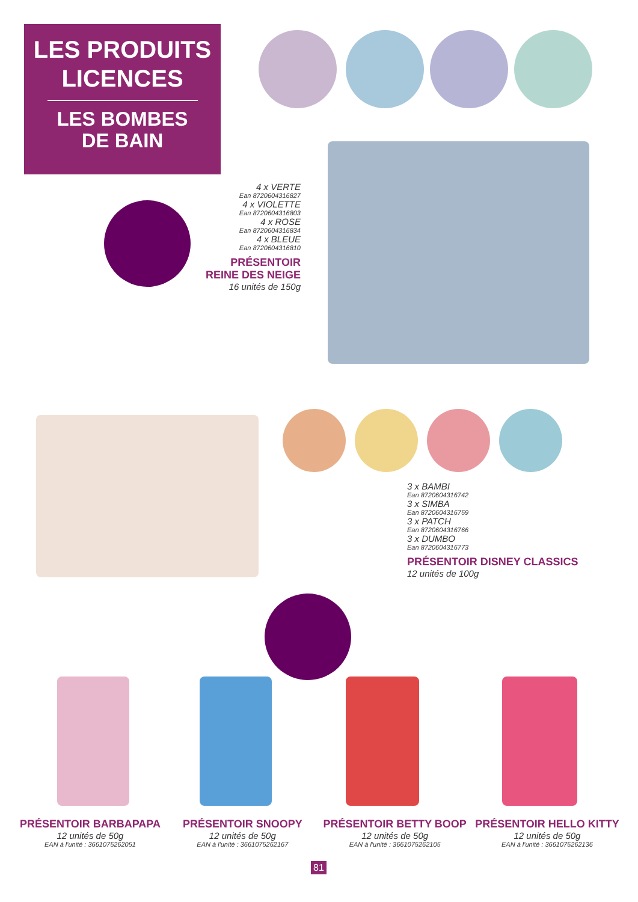LES PRODUITS
LICENCES
LES BOMBES
DE BAIN
4 x VERTE
Ean 8720604316827
4 x VIOLETTE
Ean 8720604316803
4 x ROSE
Ean 8720604316834
4 x BLEUE
Ean 8720604316810
PRÉSENTOIR
REINE DES NEIGE
16 unités de 150g
3 x BAMBI
Ean 8720604316742
3 x SIMBA
Ean 8720604316759
3 x PATCH
Ean 8720604316766
3 x DUMBO
Ean 8720604316773
PRÉSENTOIR DISNEY CLASSICS
12 unités de 100g
PRÉSENTOIR BARBAPAPA
12 unités de 50g
EAN à l'unité : 3661075262051
PRÉSENTOIR SNOOPY
12 unités de 50g
EAN à l'unité : 3661075262167
PRÉSENTOIR BETTY BOOP
12 unités de 50g
EAN à l'unité : 3661075262105
PRÉSENTOIR HELLO KITTY
12 unités de 50g
EAN à l'unité : 3661075262136
81